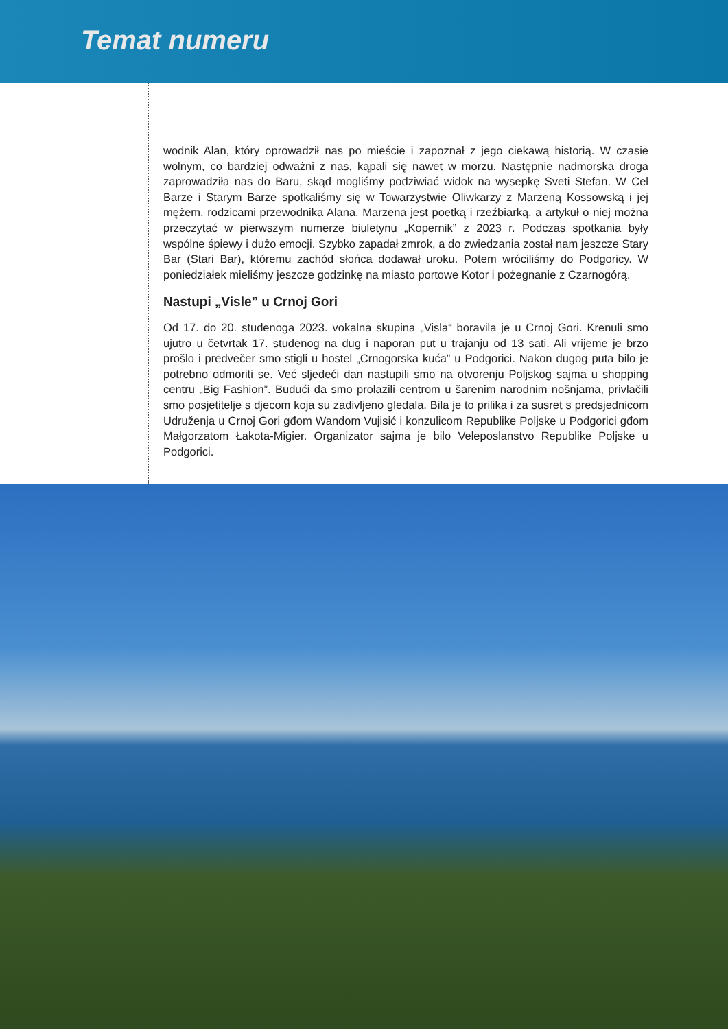Temat numeru
wodnik Alan, który oprowadził nas po mieście i zapoznał z jego ciekawą historią. W czasie wolnym, co bardziej odważni z nas, kąpali się nawet w morzu. Następnie nadmorska droga zaprowadziła nas do Baru, skąd mogliśmy podziwiać widok na wysepkę Sveti Stefan. W Cel Barze i Starym Barze spotkaliśmy się w Towarzystwie Oliwkarzy z Marzeną Kossowską i jej mężem, rodzicami przewodnika Alana. Marzena jest poetką i rzeźbiarką, a artykuł o niej można przeczytać w pierwszym numerze biuletynu „Kopernik” z 2023 r. Podczas spotkania były wspólne śpiewy i dużo emocji. Szybko zapadał zmrok, a do zwiedzania został nam jeszcze Stary Bar (Stari Bar), któremu zachód słońca dodawał uroku. Potem wróciliśmy do Podgoricy. W poniedziałek mieliśmy jeszcze godzinkę na miasto portowe Kotor i pożegnanie z Czarnogórą.
Nastupi „Visle” u Crnoj Gori
Od 17. do 20. studenoga 2023. vokalna skupina „Visla“ boravila je u Crnoj Gori. Krenuli smo ujutro u četvrtak 17. studenog na dug i naporan put u trajanju od 13 sati. Ali vrijeme je brzo prošlo i predvečer smo stigli u hostel „Crnogorska kuća” u Podgorici. Nakon dugog puta bilo je potrebno odmoriti se. Već sljedeći dan nastupili smo na otvorenju Poljskog sajma u shopping centru „Big Fashion”. Budući da smo prolazili centrom u šarenim narodnim nošnjama, privlačili smo posjetitelje s djecom koja su zadivljeno gledala. Bila je to prilika i za susret s predsjednicom Udruženja u Crnoj Gori gđom Wandom Vujisić i konzulicom Republike Poljske u Podgorici gđom Małgorzatom Łakota-Migier. Organizator sajma je bilo Veleposlanstvo Republike Poljske u Podgorici.